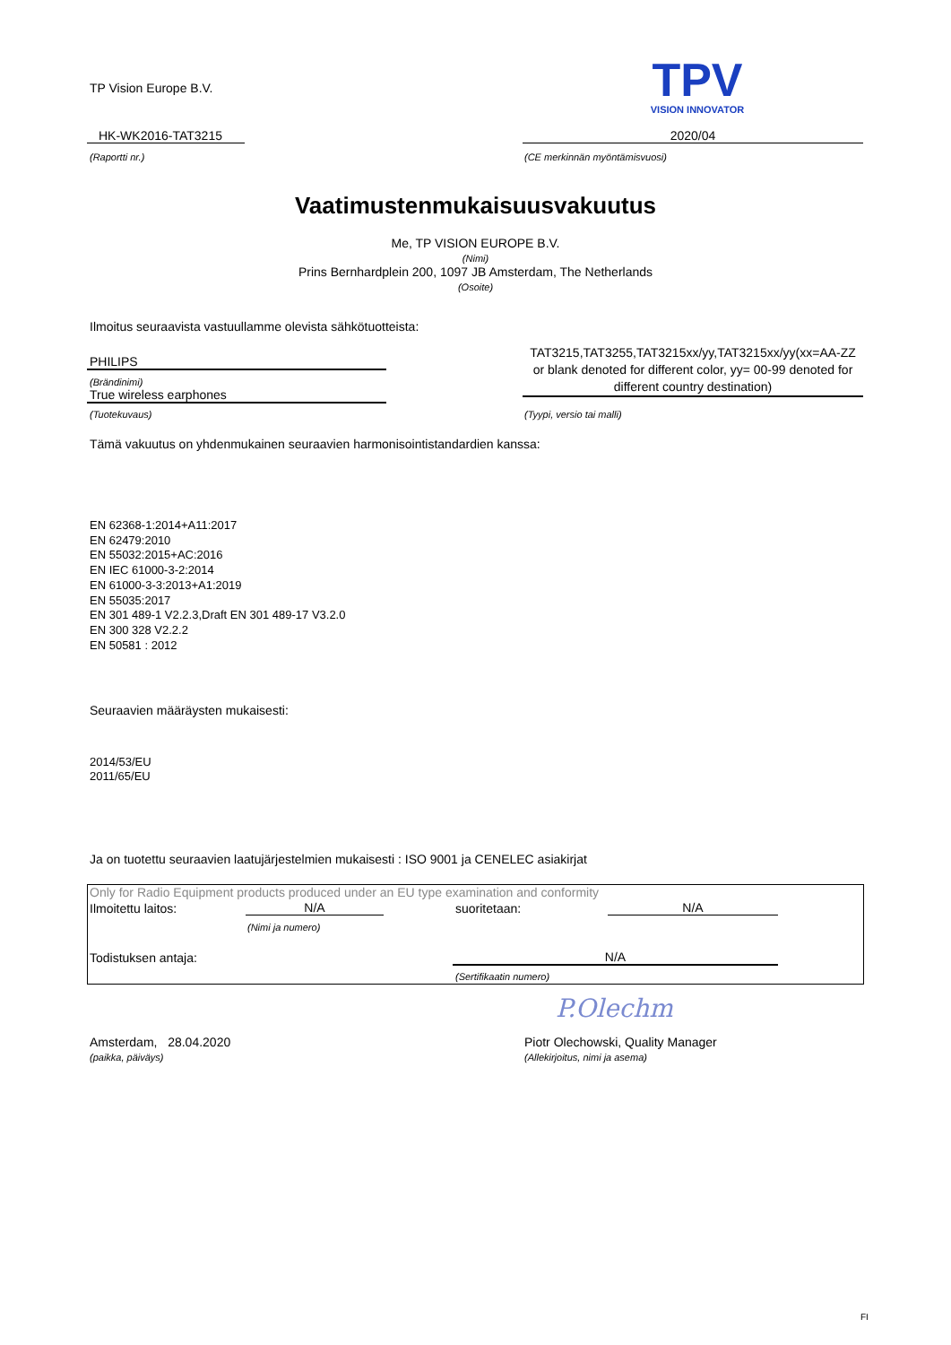TP Vision Europe B.V.
TPV
VISION INNOVATOR
HK-WK2016-TAT3215
(Raportti nr.)
2020/04
(CE merkinnän myöntämisvuosi)
Vaatimustenmukaisuusvakuutus
Me, TP VISION EUROPE B.V.
(Nimi)
Prins Bernhardplein 200, 1097 JB Amsterdam, The Netherlands
(Osoite)
Ilmoitus seuraavista vastuullamme olevista sähkötuotteista:
PHILIPS
(Brändinimi)
True wireless earphones
(Tuotekuvaus)
TAT3215,TAT3255,TAT3215xx/yy,TAT3215xx/yy(xx=AA-ZZ or blank denoted for different color, yy= 00-99 denoted for different country destination)
(Tyypi, versio tai malli)
Tämä vakuutus on yhdenmukainen seuraavien harmonisointistandardien kanssa:
EN 62368-1:2014+A11:2017
EN 62479:2010
EN 55032:2015+AC:2016
EN IEC 61000-3-2:2014
EN 61000-3-3:2013+A1:2019
EN 55035:2017
EN 301 489-1 V2.2.3,Draft EN 301 489-17 V3.2.0
EN 300 328 V2.2.2
EN 50581 : 2012
Seuraavien määräysten mukaisesti:
2014/53/EU
2011/65/EU
Ja on tuotettu seuraavien laatujärjestelmien mukaisesti : ISO 9001 ja CENELEC asiakirjat
Only for Radio Equipment products produced under an EU type examination and conformity
Ilmoitettu laitos: N/A
(Nimi ja numero)
suoritetaan: N/A
Todistuksen antaja: N/A
(Sertifikaatin numero)
P.Olechm
Amsterdam, 28.04.2020
(paikka, päiväys)
Piotr Olechowski, Quality Manager
(Allekirjoitus, nimi ja asema)
FI